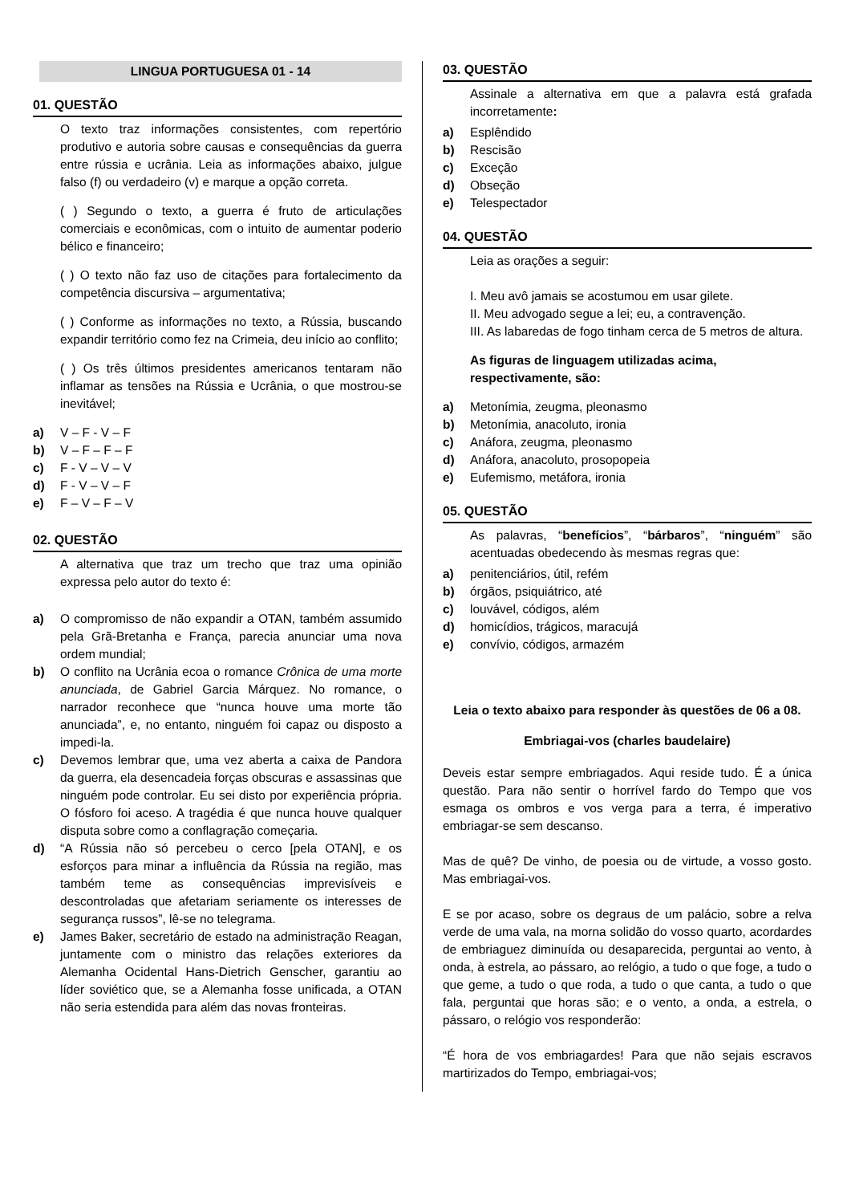LINGUA PORTUGUESA 01 - 14
01. QUESTÃO
O texto traz informações consistentes, com repertório produtivo e autoria sobre causas e consequências da guerra entre rússia e ucrânia. Leia as informações abaixo, julgue falso (f) ou verdadeiro (v) e marque a opção correta.
( ) Segundo o texto, a guerra é fruto de articulações comerciais e econômicas, com o intuito de aumentar poderio bélico e financeiro;
( ) O texto não faz uso de citações para fortalecimento da competência discursiva – argumentativa;
( ) Conforme as informações no texto, a Rússia, buscando expandir território como fez na Crimeia, deu início ao conflito;
( ) Os três últimos presidentes americanos tentaram não inflamar as tensões na Rússia e Ucrânia, o que mostrou-se inevitável;
a) V – F - V – F
b) V – F – F – F
c) F - V – V – V
d) F - V – V – F
e) F – V – F – V
02. QUESTÃO
A alternativa que traz um trecho que traz uma opinião expressa pelo autor do texto é:
a) O compromisso de não expandir a OTAN, também assumido pela Grã-Bretanha e França, parecia anunciar uma nova ordem mundial;
b) O conflito na Ucrânia ecoa o romance Crônica de uma morte anunciada, de Gabriel Garcia Márquez. No romance, o narrador reconhece que “nunca houve uma morte tão anunciada”, e, no entanto, ninguém foi capaz ou disposto a impedi-la.
c) Devemos lembrar que, uma vez aberta a caixa de Pandora da guerra, ela desencadeia forças obscuras e assassinas que ninguém pode controlar. Eu sei disto por experiência própria. O fósforo foi aceso. A tragédia é que nunca houve qualquer disputa sobre como a conflagração começaria.
d) “A Rússia não só percebeu o cerco [pela OTAN], e os esforços para minar a influência da Rússia na região, mas também teme as consequências imprevisíveis e descontroladas que afetariam seriamente os interesses de segurança russos”, lê-se no telegrama.
e) James Baker, secretário de estado na administração Reagan, juntamente com o ministro das relações exteriores da Alemanha Ocidental Hans-Dietrich Genscher, garantiu ao líder soviético que, se a Alemanha fosse unificada, a OTAN não seria estendida para além das novas fronteiras.
03. QUESTÃO
Assinale a alternativa em que a palavra está grafada incorretamente:
a) Esplêndido
b) Rescisão
c) Exceção
d) Obseção
e) Telespectador
04. QUESTÃO
Leia as orações a seguir:
I. Meu avô jamais se acostumou em usar gilete.
II. Meu advogado segue a lei; eu, a contravenção.
III. As labaredas de fogo tinham cerca de 5 metros de altura.
As figuras de linguagem utilizadas acima, respectivamente, são:
a) Metonímia, zeugma, pleonasmo
b) Metonímia, anacoluto, ironia
c) Anáfora, zeugma, pleonasmo
d) Anáfora, anacoluto, prosopopeia
e) Eufemismo, metáfora, ironia
05. QUESTÃO
As palavras, “benefícios”, “bárbaros”, “ninguém” são acentuadas obedecendo às mesmas regras que:
a) penitenciários, útil, refém
b) órgãos, psiquiátrico, até
c) louvável, códigos, além
d) homicídios, trágicos, maracujá
e) convívio, códigos, armazém
Leia o texto abaixo para responder às questões de 06 a 08.
Embriagai-vos (charles baudelaire)
Deveis estar sempre embriagados. Aqui reside tudo. É a única questão. Para não sentir o horrível fardo do Tempo que vos esmaga os ombros e vos verga para a terra, é imperativo embriagar-se sem descanso.
Mas de quê? De vinho, de poesia ou de virtude, a vosso gosto. Mas embriagai-vos.
E se por acaso, sobre os degraus de um palácio, sobre a relva verde de uma vala, na morna solidão do vosso quarto, acordardes de embriaguez diminuída ou desaparecida, perguntai ao vento, à onda, à estrela, ao pássaro, ao relógio, a tudo o que foge, a tudo o que geme, a tudo o que roda, a tudo o que canta, a tudo o que fala, perguntai que horas são; e o vento, a onda, a estrela, o pássaro, o relógio vos responderão:
“É hora de vos embriagardes! Para que não sejais escravos martirizados do Tempo, embriagai-vos;